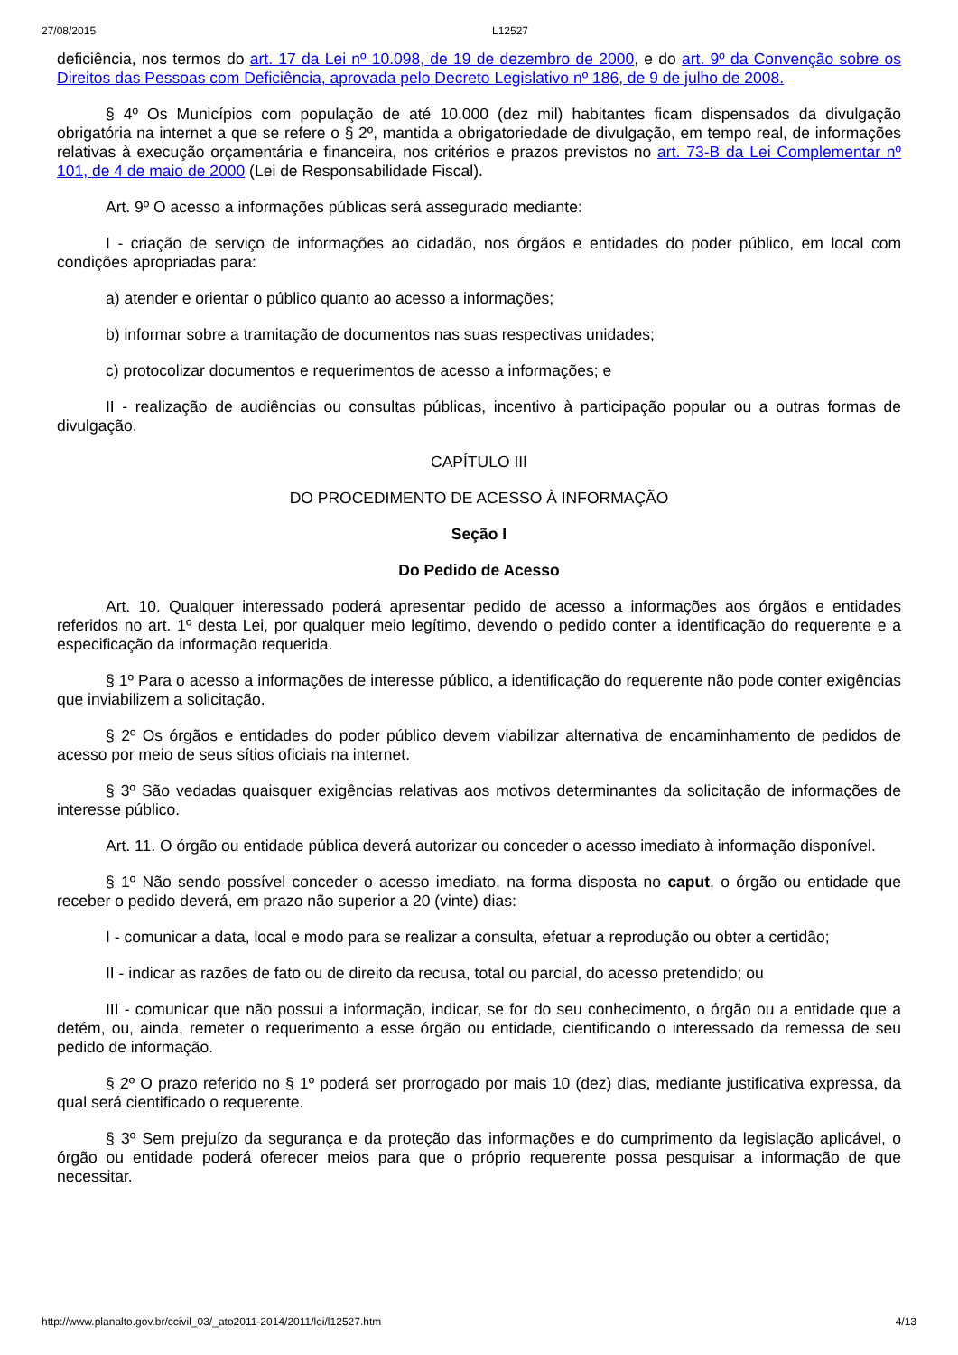27/08/2015 L12527
deficiência, nos termos do art. 17 da Lei nº 10.098, de 19 de dezembro de 2000, e do art. 9º da Convenção sobre os Direitos das Pessoas com Deficiência, aprovada pelo Decreto Legislativo nº 186, de 9 de julho de 2008.
§ 4º Os Municípios com população de até 10.000 (dez mil) habitantes ficam dispensados da divulgação obrigatória na internet a que se refere o § 2º, mantida a obrigatoriedade de divulgação, em tempo real, de informações relativas à execução orçamentária e financeira, nos critérios e prazos previstos no art. 73-B da Lei Complementar nº 101, de 4 de maio de 2000 (Lei de Responsabilidade Fiscal).
Art. 9º O acesso a informações públicas será assegurado mediante:
I - criação de serviço de informações ao cidadão, nos órgãos e entidades do poder público, em local com condições apropriadas para:
a) atender e orientar o público quanto ao acesso a informações;
b) informar sobre a tramitação de documentos nas suas respectivas unidades;
c) protocolizar documentos e requerimentos de acesso a informações; e
II - realização de audiências ou consultas públicas, incentivo à participação popular ou a outras formas de divulgação.
CAPÍTULO III
DO PROCEDIMENTO DE ACESSO À INFORMAÇÃO
Seção I
Do Pedido de Acesso
Art. 10. Qualquer interessado poderá apresentar pedido de acesso a informações aos órgãos e entidades referidos no art. 1º desta Lei, por qualquer meio legítimo, devendo o pedido conter a identificação do requerente e a especificação da informação requerida.
§ 1º Para o acesso a informações de interesse público, a identificação do requerente não pode conter exigências que inviabilizem a solicitação.
§ 2º Os órgãos e entidades do poder público devem viabilizar alternativa de encaminhamento de pedidos de acesso por meio de seus sítios oficiais na internet.
§ 3º São vedadas quaisquer exigências relativas aos motivos determinantes da solicitação de informações de interesse público.
Art. 11. O órgão ou entidade pública deverá autorizar ou conceder o acesso imediato à informação disponível.
§ 1º Não sendo possível conceder o acesso imediato, na forma disposta no caput, o órgão ou entidade que receber o pedido deverá, em prazo não superior a 20 (vinte) dias:
I - comunicar a data, local e modo para se realizar a consulta, efetuar a reprodução ou obter a certidão;
II - indicar as razões de fato ou de direito da recusa, total ou parcial, do acesso pretendido; ou
III - comunicar que não possui a informação, indicar, se for do seu conhecimento, o órgão ou a entidade que a detém, ou, ainda, remeter o requerimento a esse órgão ou entidade, cientificando o interessado da remessa de seu pedido de informação.
§ 2º O prazo referido no § 1º poderá ser prorrogado por mais 10 (dez) dias, mediante justificativa expressa, da qual será cientificado o requerente.
§ 3º Sem prejuízo da segurança e da proteção das informações e do cumprimento da legislação aplicável, o órgão ou entidade poderá oferecer meios para que o próprio requerente possa pesquisar a informação de que necessitar.
http://www.planalto.gov.br/ccivil_03/_ato2011-2014/2011/lei/l12527.htm 4/13